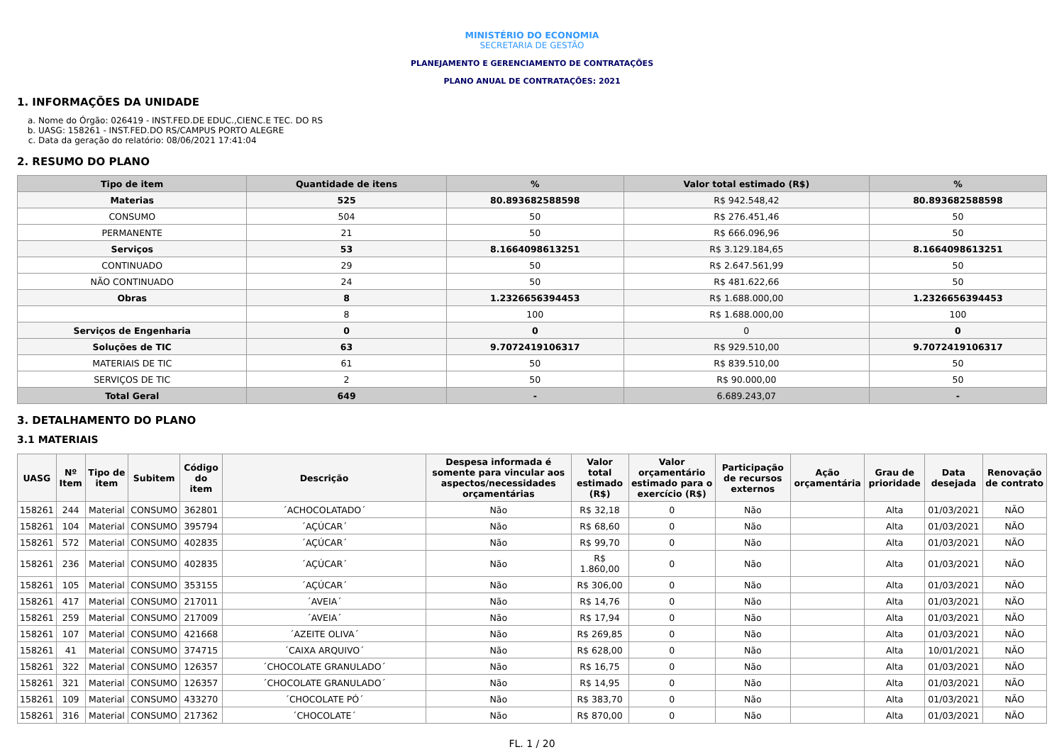MINISTÉRIO DO ECONOMIA
SECRETARIA DE GESTÃO
PLANEJAMENTO E GERENCIAMENTO DE CONTRATAÇÕES
PLANO ANUAL DE CONTRATAÇÕES: 2021
1. INFORMAÇÕES DA UNIDADE
a. Nome do Órgão: 026419 - INST.FED.DE EDUC.,CIENC.E TEC. DO RS
b. UASG: 158261 - INST.FED.DO RS/CAMPUS PORTO ALEGRE
c. Data da geração do relatório: 08/06/2021 17:41:04
2. RESUMO DO PLANO
| Tipo de item | Quantidade de itens | % | Valor total estimado (R$) | % |
| --- | --- | --- | --- | --- |
| Materias | 525 | 80.893682588598 | R$ 942.548,42 | 80.893682588598 |
| CONSUMO | 504 | 50 | R$ 276.451,46 | 50 |
| PERMANENTE | 21 | 50 | R$ 666.096,96 | 50 |
| Serviços | 53 | 8.1664098613251 | R$ 3.129.184,65 | 8.1664098613251 |
| CONTINUADO | 29 | 50 | R$ 2.647.561,99 | 50 |
| NÃO CONTINUADO | 24 | 50 | R$ 481.622,66 | 50 |
| Obras | 8 | 1.2326656394453 | R$ 1.688.000,00 | 1.2326656394453 |
| | 8 | 100 | R$ 1.688.000,00 | 100 |
| Serviços de Engenharia | 0 | 0 | 0 | 0 |
| Soluções de TIC | 63 | 9.7072419106317 | R$ 929.510,00 | 9.7072419106317 |
| MATERIAIS DE TIC | 61 | 50 | R$ 839.510,00 | 50 |
| SERVIÇOS DE TIC | 2 | 50 | R$ 90.000,00 | 50 |
| Total Geral | 649 | - | 6.689.243,07 | - |
3. DETALHAMENTO DO PLANO
3.1 MATERIAIS
| UASG | Nº Item | Tipo de item | Subitem | Código do item | Descrição | Despesa informada é somente para vincular aos aspectos/necessidades orçamentárias | Valor total estimado (R$) | Valor orçamentário estimado para o exercício (R$) | Participação de recursos externos | Ação orçamentária | Grau de prioridade | Data desejada | Renovação de contrato |
| --- | --- | --- | --- | --- | --- | --- | --- | --- | --- | --- | --- | --- | --- |
| 158261 | 244 | Material | CONSUMO | 362801 | ´ACHOCOLATADO´ | Não | R$ 32,18 | 0 | Não | | Alta | 01/03/2021 | NÃO |
| 158261 | 104 | Material | CONSUMO | 395794 | ´AÇÚCAR´ | Não | R$ 68,60 | 0 | Não | | Alta | 01/03/2021 | NÃO |
| 158261 | 572 | Material | CONSUMO | 402835 | ´AÇÚCAR´ | Não | R$ 99,70 | 0 | Não | | Alta | 01/03/2021 | NÃO |
| 158261 | 236 | Material | CONSUMO | 402835 | ´AÇÚCAR´ | Não | R$ 1.860,00 | 0 | Não | | Alta | 01/03/2021 | NÃO |
| 158261 | 105 | Material | CONSUMO | 353155 | ´AÇÚCAR´ | Não | R$ 306,00 | 0 | Não | | Alta | 01/03/2021 | NÃO |
| 158261 | 417 | Material | CONSUMO | 217011 | ´AVEIA´ | Não | R$ 14,76 | 0 | Não | | Alta | 01/03/2021 | NÃO |
| 158261 | 259 | Material | CONSUMO | 217009 | ´AVEIA´ | Não | R$ 17,94 | 0 | Não | | Alta | 01/03/2021 | NÃO |
| 158261 | 107 | Material | CONSUMO | 421668 | ´AZEITE OLIVA´ | Não | R$ 269,85 | 0 | Não | | Alta | 01/03/2021 | NÃO |
| 158261 | 41 | Material | CONSUMO | 374715 | ´CAIXA ARQUIVO´ | Não | R$ 628,00 | 0 | Não | | Alta | 10/01/2021 | NÃO |
| 158261 | 322 | Material | CONSUMO | 126357 | ´CHOCOLATE GRANULADO´ | Não | R$ 16,75 | 0 | Não | | Alta | 01/03/2021 | NÃO |
| 158261 | 321 | Material | CONSUMO | 126357 | ´CHOCOLATE GRANULADO´ | Não | R$ 14,95 | 0 | Não | | Alta | 01/03/2021 | NÃO |
| 158261 | 109 | Material | CONSUMO | 433270 | ´CHOCOLATE PÓ´ | Não | R$ 383,70 | 0 | Não | | Alta | 01/03/2021 | NÃO |
| 158261 | 316 | Material | CONSUMO | 217362 | ´CHOCOLATE´ | Não | R$ 870,00 | 0 | Não | | Alta | 01/03/2021 | NÃO |
FL. 1 / 20